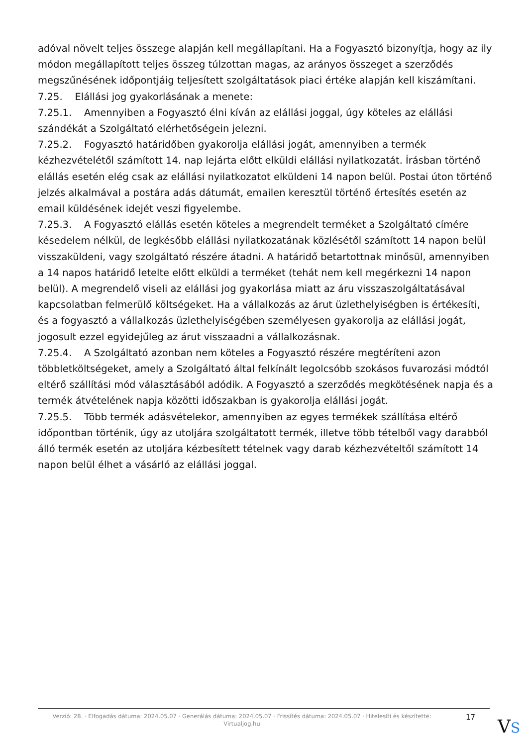adóval növelt teljes összege alapján kell megállapítani. Ha a Fogyasztó bizonyítja, hogy az ily módon megállapított teljes összeg túlzottan magas, az arányos összeget a szerződés megszűnésének időpontjáig teljesített szolgáltatások piaci értéke alapján kell kiszámítani.
7.25. Elállási jog gyakorlásának a menete:
7.25.1. Amennyiben a Fogyasztó élni kíván az elállási joggal, úgy köteles az elállási szándékát a Szolgáltató elérhetőségein jelezni.
7.25.2. Fogyasztó határidőben gyakorolja elállási jogát, amennyiben a termék kézhezvételétől számított 14. nap lejárta előtt elküldi elállási nyilatkozatát. Írásban történő elállás esetén elég csak az elállási nyilatkozatot elküldeni 14 napon belül. Postai úton történő jelzés alkalmával a postára adás dátumát, emailen keresztül történő értesítés esetén az email küldésének idejét veszi figyelembe.
7.25.3. A Fogyasztó elállás esetén köteles a megrendelt terméket a Szolgáltató címére késedelem nélkül, de legkésőbb elállási nyilatkozatának közlésétől számított 14 napon belül visszaküldeni, vagy szolgáltató részére átadni. A határidő betartottnak minősül, amennyiben a 14 napos határidő letelte előtt elküldi a terméket (tehát nem kell megérkezni 14 napon belül). A megrendelő viseli az elállási jog gyakorlása miatt az áru visszaszolgáltatásával kapcsolatban felmerülő költségeket. Ha a vállalkozás az árut üzlethelyiségben is értékesíti, és a fogyasztó a vállalkozás üzlethelyiségében személyesen gyakorolja az elállási jogát, jogosult ezzel egyidejűleg az árut visszaadni a vállalkozásnak.
7.25.4. A Szolgáltató azonban nem köteles a Fogyasztó részére megtéríteni azon többletköltségeket, amely a Szolgáltató által felkínált legolcsóbb szokásos fuvarozási módtól eltérő szállítási mód választásából adódik. A Fogyasztó a szerződés megkötésének napja és a termék átvételének napja közötti időszakban is gyakorolja elállási jogát.
7.25.5. Több termék adásvételekor, amennyiben az egyes termékek szállítása eltérő időpontban történik, úgy az utoljára szolgáltatott termék, illetve több tételből vagy darabból álló termék esetén az utoljára kézbesített tételnek vagy darab kézhezvételtől számított 14 napon belül élhet a vásárló az elállási joggal.
Verzió: 28. · Elfogadás dátuma: 2024.05.07 · Generálás dátuma: 2024.05.07 · Frissítés dátuma: 2024.05.07 · Hitelesíti és készítette: Virtualjog.hu
17
VS